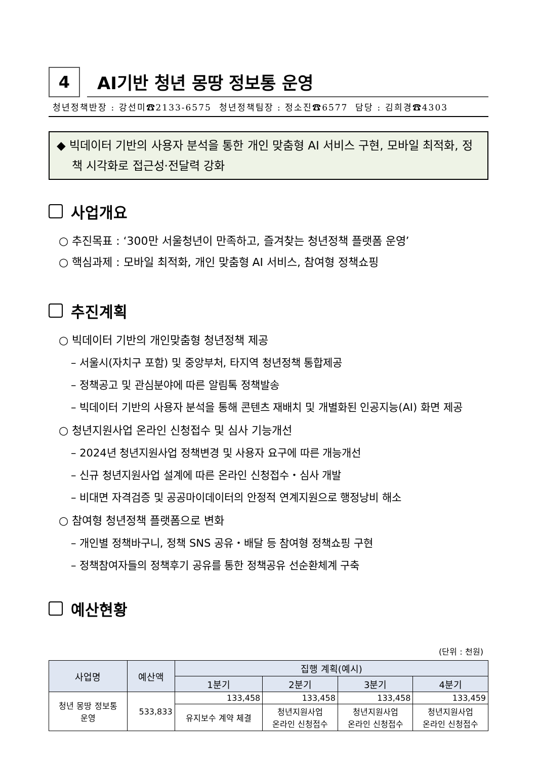4
AI기반 청년 몽땅 정보통 운영
청년정책반장 : 강선미☎2133-6575 청년정책팀장 : 정소진☎6577 담당 : 김희경☎4303
◆ 빅데이터 기반의 사용자 분석을 통한 개인 맞춤형 AI 서비스 구현, 모바일 최적화, 정책 시각화로 접근성·전달력 강화
사업개요
○ 추진목표 : ‘300만 서울청년이 만족하고, 즐겨찾는 청년정책 플랫폼 운영’
○ 핵심과제 : 모바일 최적화, 개인 맞춤형 AI 서비스, 참여형 정책쇼핑
추진계획
○ 빅데이터 기반의 개인맞춤형 청년정책 제공
– 서울시(자치구 포함) 및 중앙부처, 타지역 청년정책 통합제공
– 정책공고 및 관심분야에 따른 알림톡 정책발송
– 빅데이터 기반의 사용자 분석을 통해 콘텐츠 재배치 및 개별화된 인공지능(AI) 화면 제공
○ 청년지원사업 온라인 신청접수 및 심사 기능개선
– 2024년 청년지원사업 정책변경 및 사용자 요구에 따른 개능개선
– 신규 청년지원사업 설계에 따른 온라인 신청접수・심사 개발
– 비대면 자격검증 및 공공마이데이터의 안정적 연계지원으로 행정낭비 해소
○ 참여형 청년정책 플랫폼으로 변화
– 개인별 정책바구니, 정책 SNS 공유・배달 등 참여형 정책쇼핑 구현
– 정책참여자들의 정책후기 공유를 통한 정책공유 선순환체계 구축
예산현황
(단위 : 천원)
| 사업명 | 예산액 | 집행 계획(예시) | | | |
| --- | --- | --- | --- | --- | --- |
| | | 1분기 | 2분기 | 3분기 | 4분기 |
| 청년 몽땅 정보통 운영 | 533,833 | 133,458 | 133,458 | 133,458 | 133,459 |
| | | 유지보수 계약 체결 | 청년지원사업 온라인 신청접수 | 청년지원사업 온라인 신청접수 | 청년지원사업 온라인 신청접수 |